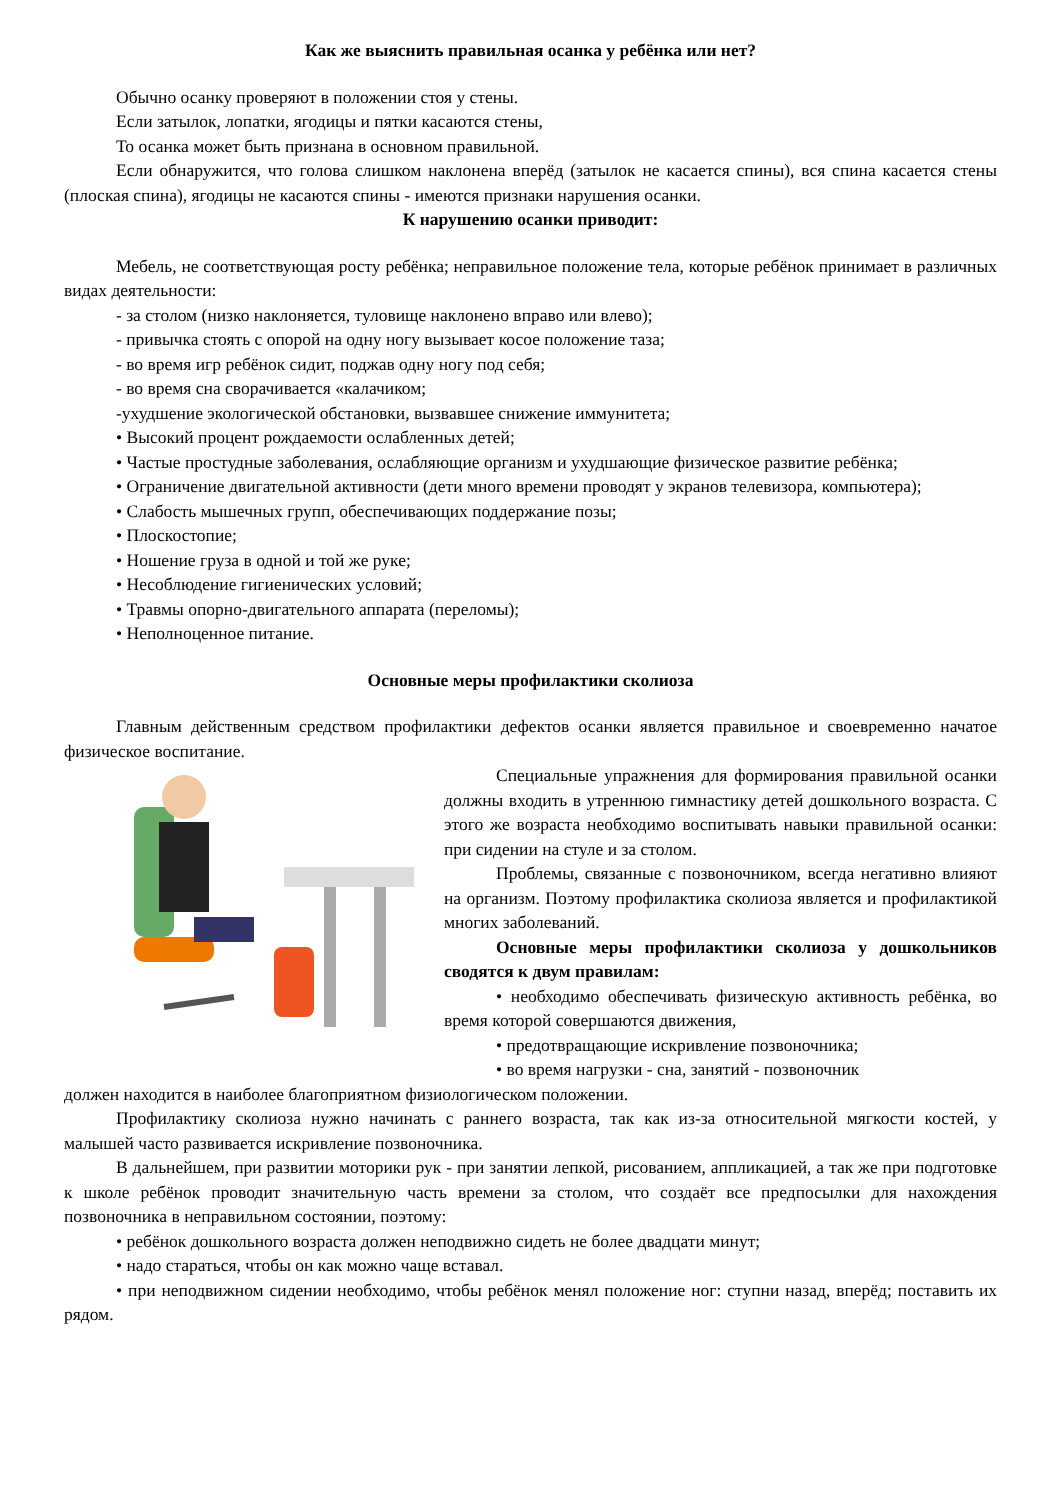Как же выяснить правильная осанка у ребёнка или нет?
Обычно осанку проверяют в положении стоя у стены.
Если затылок, лопатки, ягодицы и пятки касаются стены,
То осанка может быть признана в основном правильной.
Если обнаружится, что голова слишком наклонена вперёд (затылок не касается спины), вся спина касается стены (плоская спина), ягодицы не касаются спины - имеются признаки нарушения осанки.
К нарушению осанки приводит:
Мебель, не соответствующая росту ребёнка; неправильное положение тела, которые ребёнок принимает в различных видах деятельности:
- за столом (низко наклоняется, туловище наклонено вправо или влево);
- привычка стоять с опорой на одну ногу вызывает косое положение таза;
- во время игр ребёнок сидит, поджав одну ногу под себя;
- во время сна сворачивается «калачиком;
-ухудшение экологической обстановки, вызвавшее снижение иммунитета;
• Высокий процент рождаемости ослабленных детей;
• Частые простудные заболевания, ослабляющие организм и ухудшающие физическое развитие ребёнка;
• Ограничение двигательной активности (дети много времени проводят у экранов телевизора, компьютера);
• Слабость мышечных групп, обеспечивающих поддержание позы;
• Плоскостопие;
• Ношение груза в одной и той же руке;
• Несоблюдение гигиенических условий;
• Травмы опорно-двигательного аппарата (переломы);
• Неполноценное питание.
Основные меры профилактики сколиоза
Главным действенным средством профилактики дефектов осанки является правильное и своевременно начатое физическое воспитание.
Специальные упражнения для формирования правильной осанки должны входить в утреннюю гимнастику детей дошкольного возраста. С этого же возраста необходимо воспитывать навыки правильной осанки: при сидении на стуле и за столом.
Проблемы, связанные с позвоночником, всегда негативно влияют на организм. Поэтому профилактика сколиоза является и профилактикой многих заболеваний.
Основные меры профилактики сколиоза у дошкольников сводятся к двум правилам:
• необходимо обеспечивать физическую активность ребёнка, во время которой совершаются движения,
• предотвращающие искривление позвоночника;
• во время нагрузки - сна, занятий - позвоночник
должен находится в наиболее благоприятном физиологическом положении.
Профилактику сколиоза нужно начинать с раннего возраста, так как из-за относительной мягкости костей, у малышей часто развивается искривление позвоночника.
В дальнейшем, при развитии моторики рук - при занятии лепкой, рисованием, аппликацией, а так же при подготовке к школе ребёнок проводит значительную часть времени за столом, что создаёт все предпосылки для нахождения позвоночника в неправильном состоянии, поэтому:
• ребёнок дошкольного возраста должен неподвижно сидеть не более двадцати минут;
• надо стараться, чтобы он как можно чаще вставал.
• при неподвижном сидении необходимо, чтобы ребёнок менял положение ног: ступни назад, вперёд; поставить их рядом.